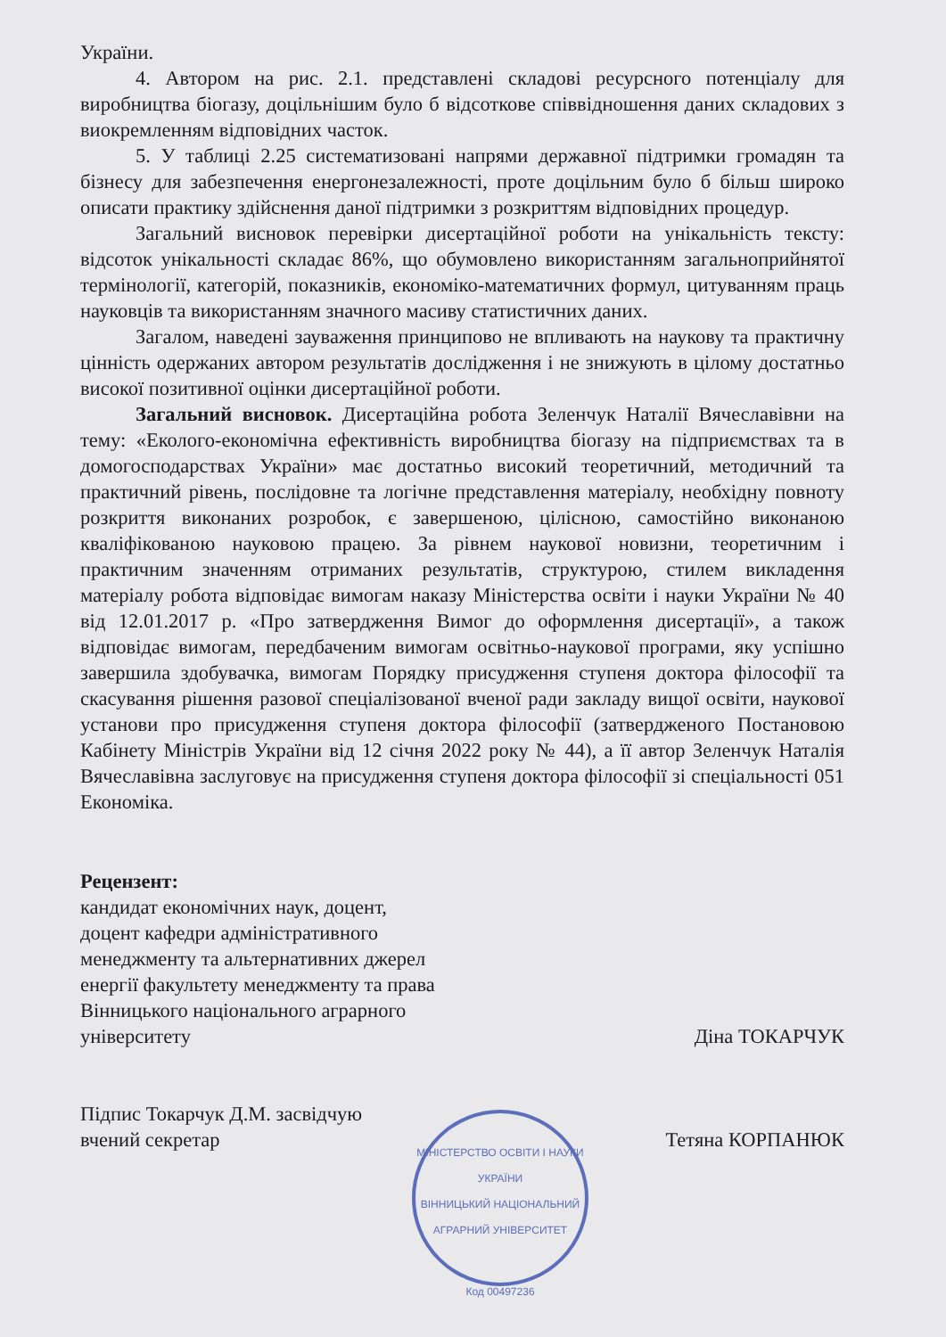України.
4. Автором на рис. 2.1. представлені складові ресурсного потенціалу для виробництва біогазу, доцільнішим було б відсоткове співвідношення даних складових з виокремленням відповідних часток.
5. У таблиці 2.25 систематизовані напрями державної підтримки громадян та бізнесу для забезпечення енергонезалежності, проте доцільним було б більш широко описати практику здійснення даної підтримки з розкриттям відповідних процедур.
Загальний висновок перевірки дисертаційної роботи на унікальність тексту: відсоток унікальності складає 86%, що обумовлено використанням загальноприйнятої термінології, категорій, показників, економіко-математичних формул, цитуванням праць науковців та використанням значного масиву статистичних даних.
Загалом, наведені зауваження принципово не впливають на наукову та практичну цінність одержаних автором результатів дослідження і не знижують в цілому достатньо високої позитивної оцінки дисертаційної роботи.
Загальний висновок. Дисертаційна робота Зеленчук Наталії Вячеславівни на тему: «Еколого-економічна ефективність виробництва біогазу на підприємствах та в домогосподарствах України» має достатньо високий теоретичний, методичний та практичний рівень, послідовне та логічне представлення матеріалу, необхідну повноту розкриття виконаних розробок, є завершеною, цілісною, самостійно виконаною кваліфікованою науковою працею. За рівнем наукової новизни, теоретичним і практичним значенням отриманих результатів, структурою, стилем викладення матеріалу робота відповідає вимогам наказу Міністерства освіти і науки України № 40 від 12.01.2017 р. «Про затвердження Вимог до оформлення дисертації», а також відповідає вимогам, передбаченим вимогам освітньо-наукової програми, яку успішно завершила здобувачка, вимогам Порядку присудження ступеня доктора філософії та скасування рішення разової спеціалізованої вченої ради закладу вищої освіти, наукової установи про присудження ступеня доктора філософії (затвердженого Постановою Кабінету Міністрів України від 12 січня 2022 року № 44), а її автор Зеленчук Наталія Вячеславівна заслуговує на присудження ступеня доктора філософії зі спеціальності 051 Економіка.
Рецензент:
кандидат економічних наук, доцент,
доцент кафедри адміністративного
менеджменту та альтернативних джерел
енергії факультету менеджменту та права
Вінницького національного аграрного
університету
Діна ТОКАРЧУК
Підпис Токарчук Д.М. засвідчую
вчений секретар
Тетяна КОРПАНЮК
МІНІСТЕРСТВО ОСВІТИ І НАУКИ УКРАЇНИ
ВІННИЦЬКИЙ НАЦІОНАЛЬНИЙ АГРАРНИЙ УНІВЕРСИТЕТ
Код 00497236